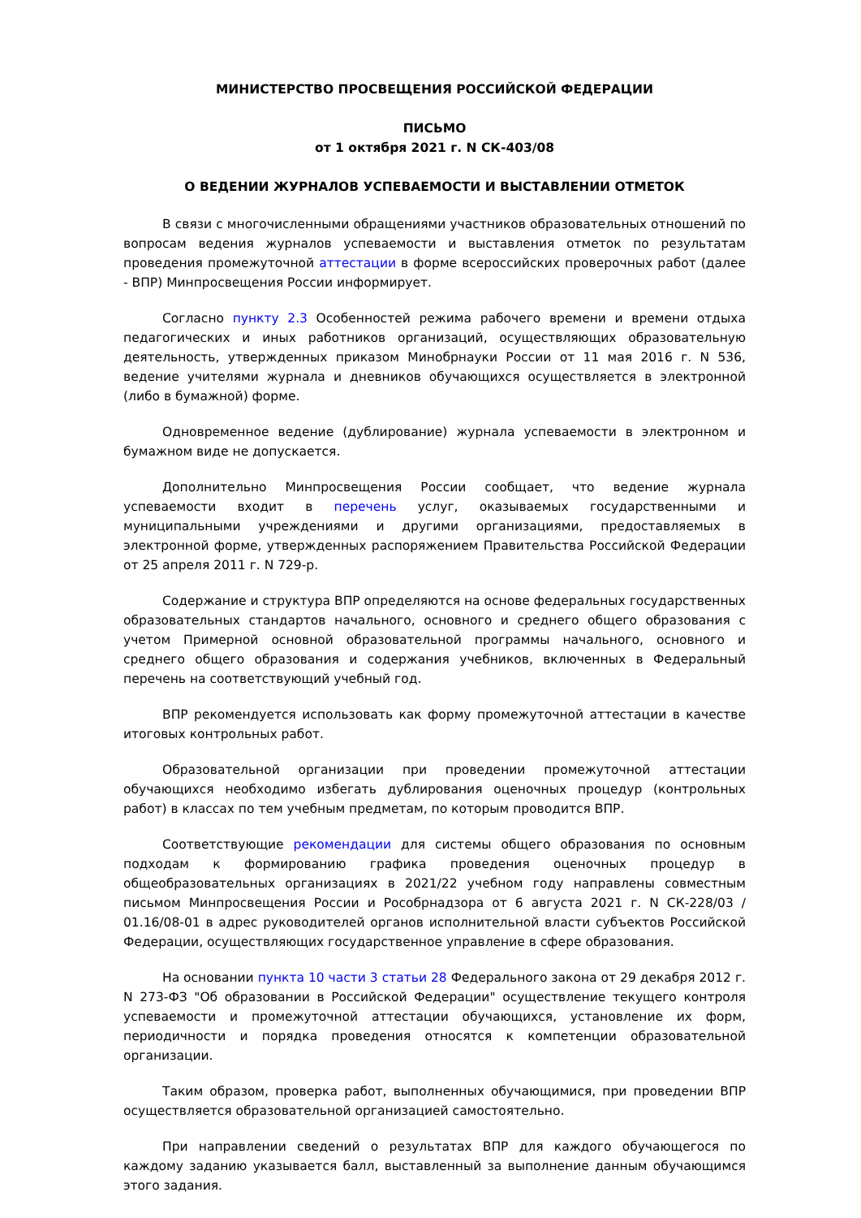МИНИСТЕРСТВО ПРОСВЕЩЕНИЯ РОССИЙСКОЙ ФЕДЕРАЦИИ
ПИСЬМО
от 1 октября 2021 г. N СК-403/08
О ВЕДЕНИИ ЖУРНАЛОВ УСПЕВАЕМОСТИ И ВЫСТАВЛЕНИИ ОТМЕТОК
В связи с многочисленными обращениями участников образовательных отношений по вопросам ведения журналов успеваемости и выставления отметок по результатам проведения промежуточной аттестации в форме всероссийских проверочных работ (далее - ВПР) Минпросвещения России информирует.
Согласно пункту 2.3 Особенностей режима рабочего времени и времени отдыха педагогических и иных работников организаций, осуществляющих образовательную деятельность, утвержденных приказом Минобрнауки России от 11 мая 2016 г. N 536, ведение учителями журнала и дневников обучающихся осуществляется в электронной (либо в бумажной) форме.
Одновременное ведение (дублирование) журнала успеваемости в электронном и бумажном виде не допускается.
Дополнительно Минпросвещения России сообщает, что ведение журнала успеваемости входит в перечень услуг, оказываемых государственными и муниципальными учреждениями и другими организациями, предоставляемых в электронной форме, утвержденных распоряжением Правительства Российской Федерации от 25 апреля 2011 г. N 729-р.
Содержание и структура ВПР определяются на основе федеральных государственных образовательных стандартов начального, основного и среднего общего образования с учетом Примерной основной образовательной программы начального, основного и среднего общего образования и содержания учебников, включенных в Федеральный перечень на соответствующий учебный год.
ВПР рекомендуется использовать как форму промежуточной аттестации в качестве итоговых контрольных работ.
Образовательной организации при проведении промежуточной аттестации обучающихся необходимо избегать дублирования оценочных процедур (контрольных работ) в классах по тем учебным предметам, по которым проводится ВПР.
Соответствующие рекомендации для системы общего образования по основным подходам к формированию графика проведения оценочных процедур в общеобразовательных организациях в 2021/22 учебном году направлены совместным письмом Минпросвещения России и Рособрнадзора от 6 августа 2021 г. N СК-228/03 / 01.16/08-01 в адрес руководителей органов исполнительной власти субъектов Российской Федерации, осуществляющих государственное управление в сфере образования.
На основании пункта 10 части 3 статьи 28 Федерального закона от 29 декабря 2012 г. N 273-ФЗ "Об образовании в Российской Федерации" осуществление текущего контроля успеваемости и промежуточной аттестации обучающихся, установление их форм, периодичности и порядка проведения относятся к компетенции образовательной организации.
Таким образом, проверка работ, выполненных обучающимися, при проведении ВПР осуществляется образовательной организацией самостоятельно.
При направлении сведений о результатах ВПР для каждого обучающегося по каждому заданию указывается балл, выставленный за выполнение данным обучающимся этого задания.